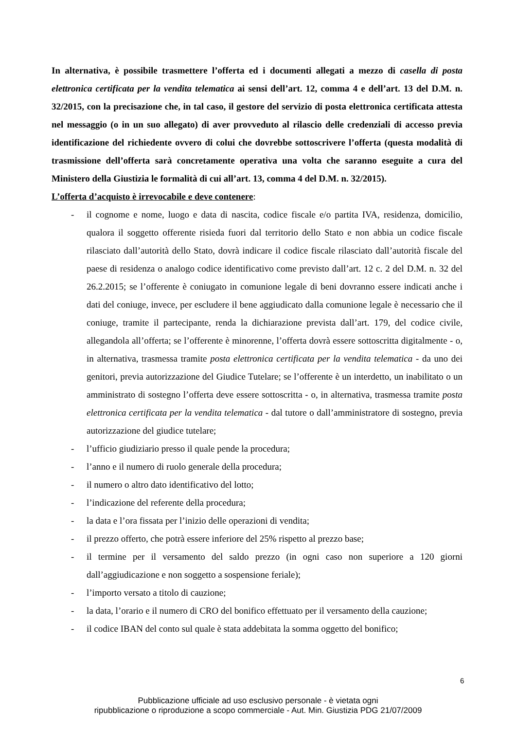In alternativa, è possibile trasmettere l’offerta ed i documenti allegati a mezzo di casella di posta elettronica certificata per la vendita telematica ai sensi dell’art. 12, comma 4 e dell’art. 13 del D.M. n. 32/2015, con la precisazione che, in tal caso, il gestore del servizio di posta elettronica certificata attesta nel messaggio (o in un suo allegato) di aver provveduto al rilascio delle credenziali di accesso previa identificazione del richiedente ovvero di colui che dovrebbe sottoscrivere l’offerta (questa modalità di trasmissione dell’offerta sarà concretamente operativa una volta che saranno eseguite a cura del Ministero della Giustizia le formalità di cui all’art. 13, comma 4 del D.M. n. 32/2015).
L’offerta d’acquisto è irrevocabile e deve contenere:
- il cognome e nome, luogo e data di nascita, codice fiscale e/o partita IVA, residenza, domicilio, qualora il soggetto offerente risieda fuori dal territorio dello Stato e non abbia un codice fiscale rilasciato dall’autorità dello Stato, dovrà indicare il codice fiscale rilasciato dall’autorità fiscale del paese di residenza o analogo codice identificativo come previsto dall’art. 12 c. 2 del D.M. n. 32 del 26.2.2015; se l’offerente è coniugato in comunione legale di beni dovranno essere indicati anche i dati del coniuge, invece, per escludere il bene aggiudicato dalla comunione legale è necessario che il coniuge, tramite il partecipante, renda la dichiarazione prevista dall’art. 179, del codice civile, allegandola all’offerta; se l’offerente è minorenne, l’offerta dovrà essere sottoscritta digitalmente - o, in alternativa, trasmessa tramite posta elettronica certificata per la vendita telematica - da uno dei genitori, previa autorizzazione del Giudice Tutelare; se l’offerente è un interdetto, un inabilitato o un amministrato di sostegno l’offerta deve essere sottoscritta - o, in alternativa, trasmessa tramite posta elettronica certificata per la vendita telematica - dal tutore o dall’amministratore di sostegno, previa autorizzazione del giudice tutelare;
- l’ufficio giudiziario presso il quale pende la procedura;
- l’anno e il numero di ruolo generale della procedura;
- il numero o altro dato identificativo del lotto;
- l’indicazione del referente della procedura;
- la data e l’ora fissata per l’inizio delle operazioni di vendita;
- il prezzo offerto, che potrà essere inferiore del 25% rispetto al prezzo base;
- il termine per il versamento del saldo prezzo (in ogni caso non superiore a 120 giorni dall’aggiudicazione e non soggetto a sospensione feriale);
- l’importo versato a titolo di cauzione;
- la data, l’orario e il numero di CRO del bonifico effettuato per il versamento della cauzione;
- il codice IBAN del conto sul quale è stata addebitata la somma oggetto del bonifico;
6
Pubblicazione ufficiale ad uso esclusivo personale - è vietata ogni
ripubblicazione o riproduzione a scopo commerciale - Aut. Min. Giustizia PDG 21/07/2009